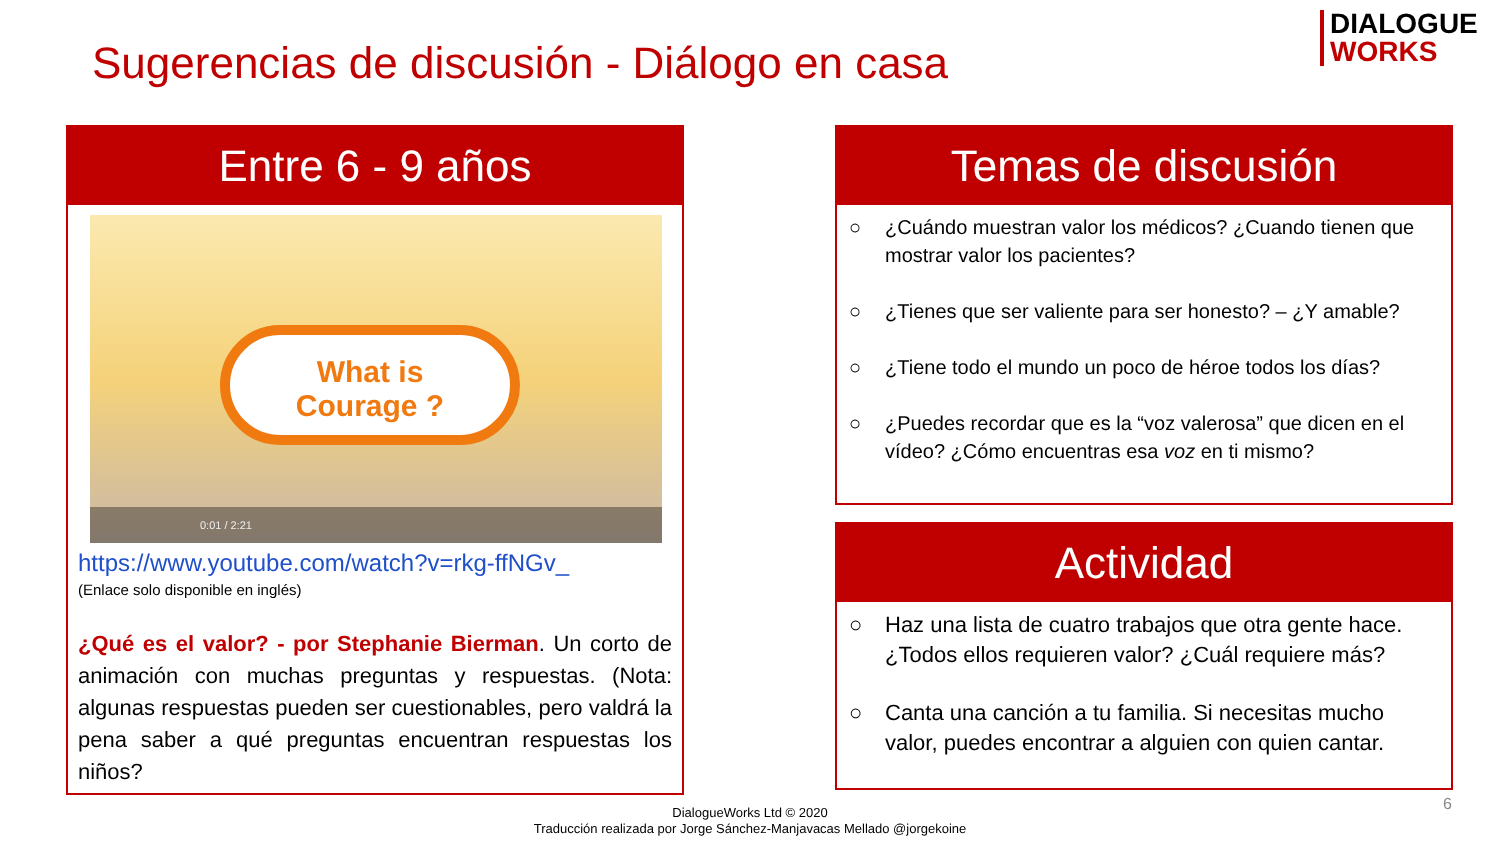DIALOGUE
WORKS
Sugerencias de discusión - Diálogo en casa
Entre 6 - 9 años
What is
Courage ?
0:01 / 2:21
https://www.youtube.com/watch?v=rkg-ffNGv_
(Enlace solo disponible en inglés)
¿Qué es el valor? - por Stephanie Bierman. Un corto de animación con muchas preguntas y respuestas. (Nota: algunas respuestas pueden ser cuestionables, pero valdrá la pena saber a qué preguntas encuentran respuestas los niños?
Temas de discusión
○ ¿Cuándo muestran valor los médicos? ¿Cuando tienen que mostrar valor los pacientes?
○ ¿Tienes que ser valiente para ser honesto? – ¿Y amable?
○ ¿Tiene todo el mundo un poco de héroe todos los días?
○ ¿Puedes recordar que es la “voz valerosa” que dicen en el vídeo? ¿Cómo encuentras esa voz en ti mismo?
Actividad
○ Haz una lista de cuatro trabajos que otra gente hace. ¿Todos ellos requieren valor? ¿Cuál requiere más?
○ Canta una canción a tu familia. Si necesitas mucho valor, puedes encontrar a alguien con quien cantar.
DialogueWorks Ltd © 2020
Traducción realizada por Jorge Sánchez-Manjavacas Mellado @jorgekoine
6